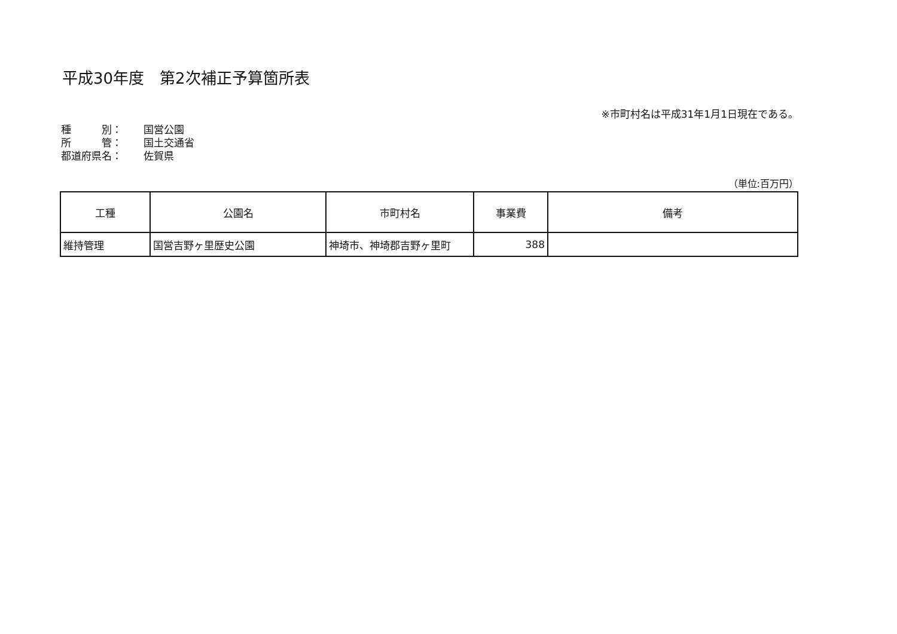平成30年度　第2次補正予算箇所表
※市町村名は平成31年1月1日現在である。
種　　　別： 国営公園
所　　　管： 国土交通省
都道府県名： 佐賀県
（単位:百万円）
| 工種 | 公園名 | 市町村名 | 事業費 | 備考 |
| --- | --- | --- | --- | --- |
| 維持管理 | 国営吉野ヶ里歴史公園 | 神埼市、神埼郡吉野ヶ里町 | 388 | |